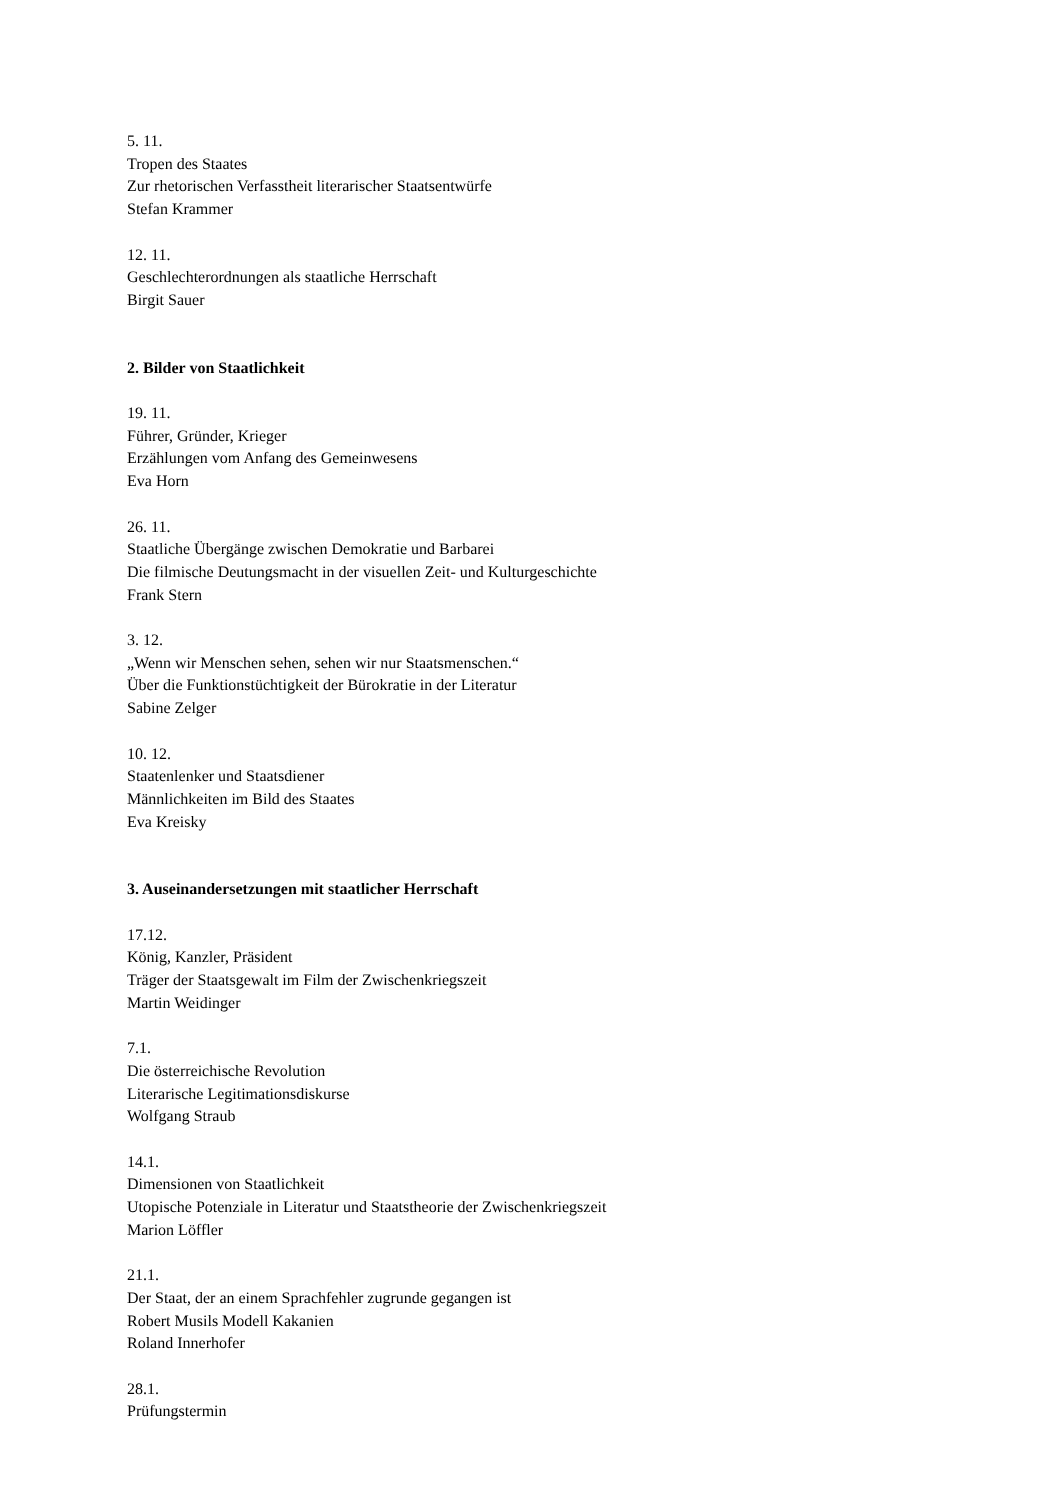5. 11.
Tropen des Staates
Zur rhetorischen Verfasstheit literarischer Staatsentwürfe
Stefan Krammer
12. 11.
Geschlechterordnungen als staatliche Herrschaft
Birgit Sauer
2. Bilder von Staatlichkeit
19. 11.
Führer, Gründer, Krieger
Erzählungen vom Anfang des Gemeinwesens
Eva Horn
26. 11.
Staatliche Übergänge zwischen Demokratie und Barbarei
Die filmische Deutungsmacht in der visuellen Zeit- und Kulturgeschichte
Frank Stern
3. 12.
„Wenn wir Menschen sehen, sehen wir nur Staatsmenschen.“
Über die Funktionstüchtigkeit der Bürokratie in der Literatur
Sabine Zelger
10. 12.
Staatenlenker und Staatsdiener
Männlichkeiten im Bild des Staates
Eva Kreisky
3. Auseinandersetzungen mit staatlicher Herrschaft
17.12.
König, Kanzler, Präsident
Träger der Staatsgewalt im Film der Zwischenkriegszeit
Martin Weidinger
7.1.
Die österreichische Revolution
Literarische Legitimationsdiskurse
Wolfgang Straub
14.1.
Dimensionen von Staatlichkeit
Utopische Potenziale in Literatur und Staatstheorie der Zwischenkriegszeit
Marion Löffler
21.1.
Der Staat, der an einem Sprachfehler zugrunde gegangen ist
Robert Musils Modell Kakanien
Roland Innerhofer
28.1.
Prüfungstermin